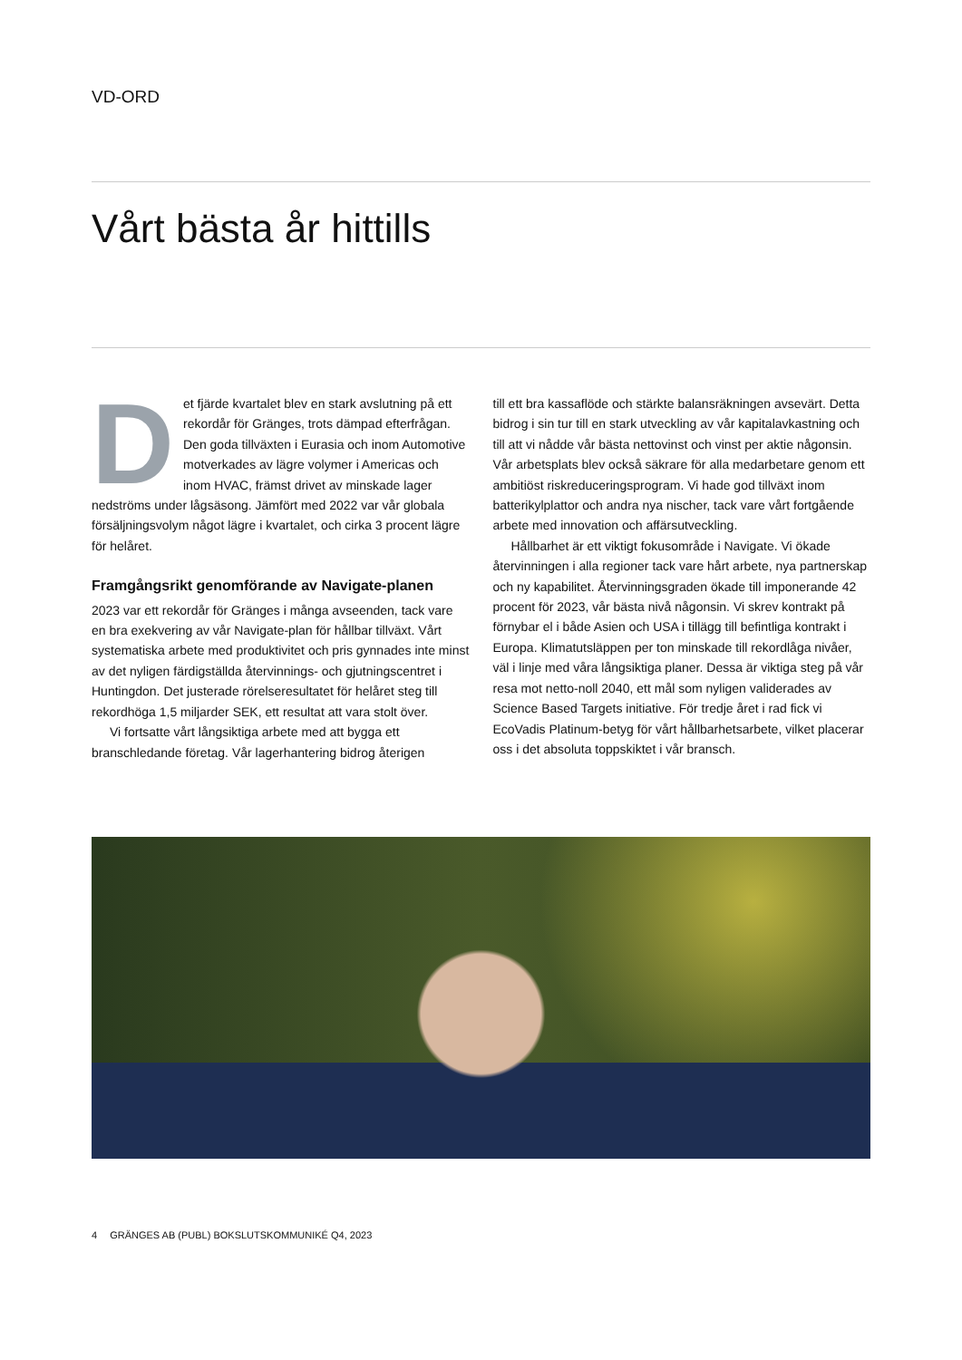VD-ORD
Vårt bästa år hittills
Det fjärde kvartalet blev en stark avslutning på ett rekordår för Gränges, trots dämpad efterfrågan. Den goda tillväxten i Eurasia och inom Automotive motverkades av lägre volymer i Americas och inom HVAC, främst drivet av minskade lager nedströms under lågsäsong. Jämfört med 2022 var vår globala försäljningsvolym något lägre i kvartalet, och cirka 3 procent lägre för helåret.
Framgångsrikt genomförande av Navigate-planen
2023 var ett rekordår för Gränges i många avseenden, tack vare en bra exekvering av vår Navigate-plan för hållbar tillväxt. Vårt systematiska arbete med produktivitet och pris gynnades inte minst av det nyligen färdigställda återvinnings- och gjutningscentret i Huntingdon. Det justerade rörelseresultatet för helåret steg till rekordhöga 1,5 miljarder SEK, ett resultat att vara stolt över.
Vi fortsatte vårt långsiktiga arbete med att bygga ett branschledande företag. Vår lagerhantering bidrog återigen
till ett bra kassaflöde och stärkte balansräkningen avsevärt. Detta bidrog i sin tur till en stark utveckling av vår kapital­avkastning och till att vi nådde vår bästa nettovinst och vinst per aktie någonsin. Vår arbetsplats blev också säkrare för alla medarbetare genom ett ambitiöst riskreducerings­program. Vi hade god tillväxt inom batterikylplattor och andra nya nischer, tack vare vårt fortgående arbete med innovation och affärsutveckling.
Hållbarhet är ett viktigt fokusområde i Navigate. Vi ökade återvinningen i alla regioner tack vare hårt arbete, nya partner­skap och ny kapabilitet. Återvinningsgraden ökade till impone­rande 42 procent för 2023, vår bästa nivå någonsin. Vi skrev kontrakt på förnybar el i både Asien och USA i tillägg till befintliga kontrakt i Europa. Klimatutsläppen per ton minskade till rekordlåga nivåer, väl i linje med våra långsiktiga planer. Dessa är viktiga steg på vår resa mot netto-noll 2040, ett mål som nyligen validerades av Science Based Targets initiative. För tredje året i rad fick vi EcoVadis Platinum-betyg för vårt hållbarhetsarbete, vilket placerar oss i det absoluta toppskiktet i vår bransch.
4 GRÄNGES AB (PUBL) BOKSLUTSKOMMUNIKÉ Q4, 2023